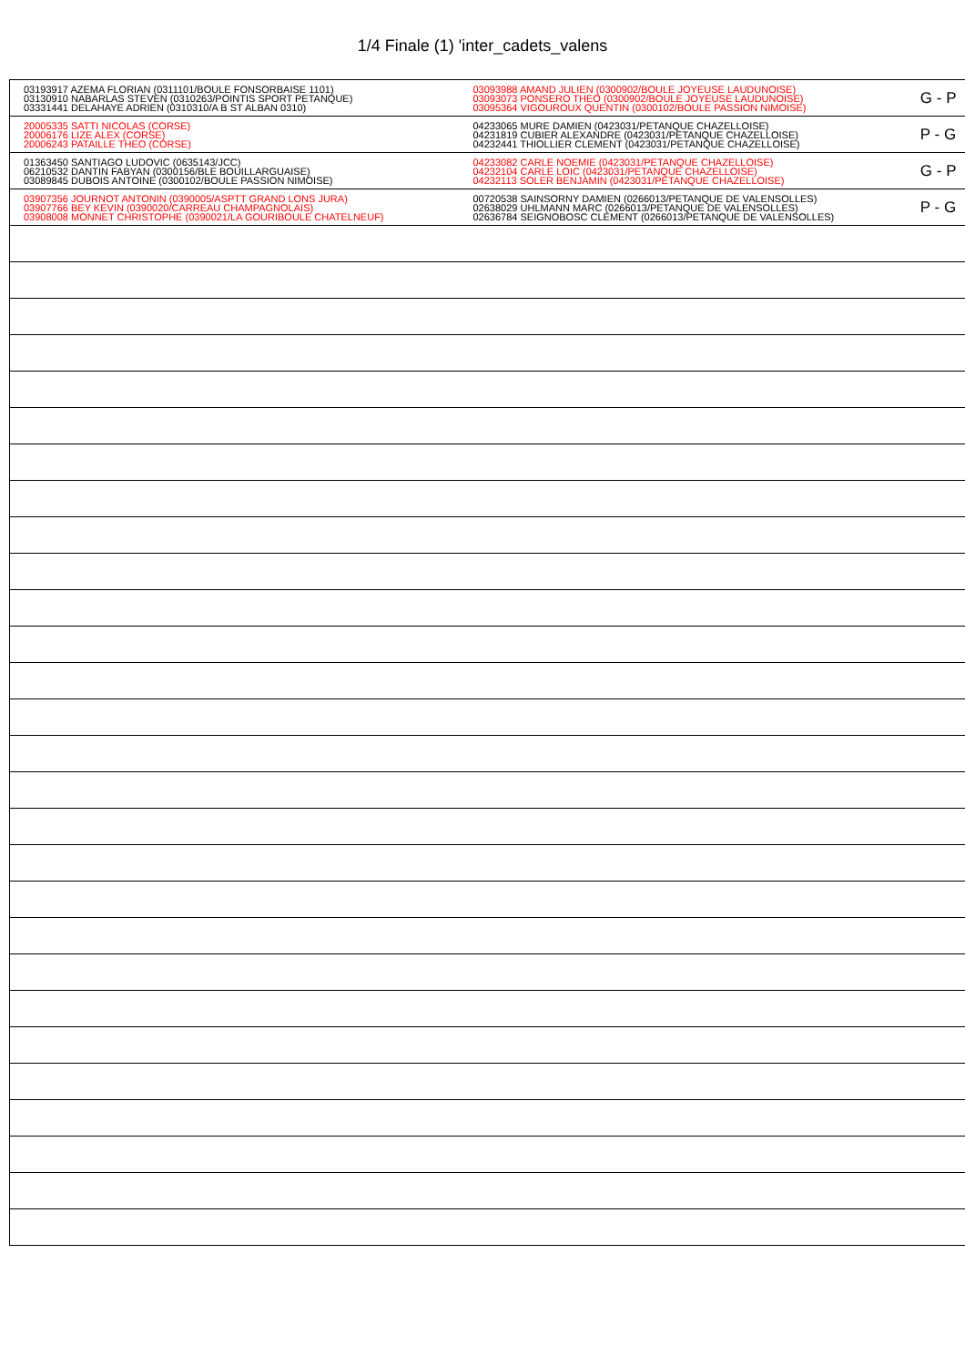1/4 Finale (1) 'inter_cadets_valens
| 03193917 AZEMA FLORIAN (0311101/BOULE FONSORBAISE 1101) 03130910 NABARLAS STEVEN (0310263/POINTIS SPORT PETANQUE) 03331441 DELAHAYE ADRIEN (0310310/A B ST ALBAN 0310) | 03093988 AMAND JULIEN (0300902/BOULE JOYEUSE LAUDUNOISE) 03093073 PONSERO THEO (0300902/BOULE JOYEUSE LAUDUNOISE) 03095364 VIGOUROUX QUENTIN (0300102/BOULE PASSION NIMOISE) | G - P |
| 20005335 SATTI NICOLAS (CORSE) 20006176 LIZE ALEX (CORSE) 20006243 PATAILLE THEO (CORSE) | 04233065 MURE DAMIEN (0423031/PETANQUE CHAZELLOISE) 04231819 CUBIER ALEXANDRE (0423031/PETANQUE CHAZELLOISE) 04232441 THIOLLIER CLEMENT (0423031/PETANQUE CHAZELLOISE) | P - G |
| 01363450 SANTIAGO LUDOVIC (0635143/JCC) 06210532 DANTIN FABYAN (0300156/BLE BOUILLARGUAISE) 03089845 DUBOIS ANTOINE (0300102/BOULE PASSION NIMOISE) | 04233082 CARLE NOEMIE (0423031/PETANQUE CHAZELLOISE) 04232104 CARLE LOIC (0423031/PETANQUE CHAZELLOISE) 04232113 SOLER BENJAMIN (0423031/PETANQUE CHAZELLOISE) | G - P |
| 03907356 JOURNOT ANTONIN (0390005/ASPTT GRAND LONS JURA) 03907766 BEY KEVIN (0390020/CARREAU CHAMPAGNOLAIS) 03908008 MONNET CHRISTOPHE (0390021/LA GOURIBOULE CHATELNEUF) | 00720538 SAINSORNY DAMIEN (0266013/PETANQUE DE VALENSOLLES) 02638029 UHLMANN MARC (0266013/PETANQUE DE VALENSOLLES) 02636784 SEIGNOBOSC CLEMENT (0266013/PETANQUE DE VALENSOLLES) | P - G |